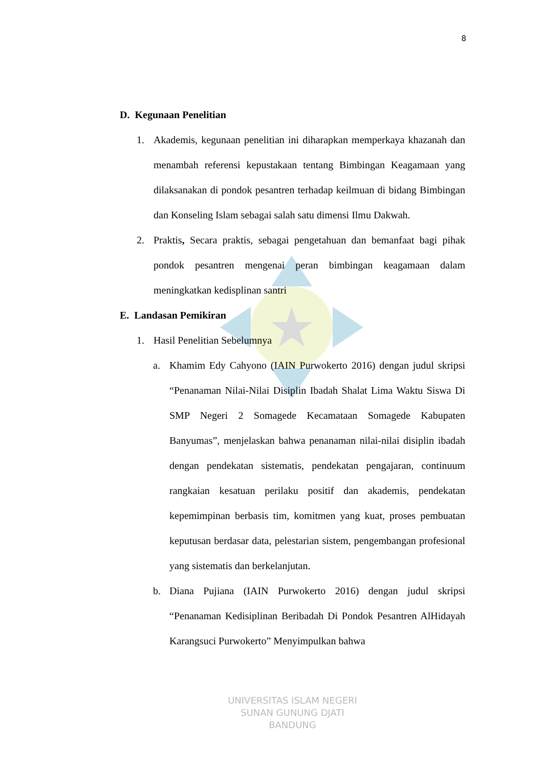8
D. Kegunaan Penelitian
1. Akademis, kegunaan penelitian ini diharapkan memperkaya khazanah dan menambah referensi kepustakaan tentang Bimbingan Keagamaan yang dilaksanakan di pondok pesantren terhadap keilmuan di bidang Bimbingan dan Konseling Islam sebagai salah satu dimensi Ilmu Dakwah.
2. Praktis, Secara praktis, sebagai pengetahuan dan bemanfaat bagi pihak pondok pesantren mengenai peran bimbingan keagamaan dalam meningkatkan kedisplinan santri
E. Landasan Pemikiran
1. Hasil Penelitian Sebelumnya
a. Khamim Edy Cahyono (IAIN Purwokerto 2016) dengan judul skripsi “Penanaman Nilai-Nilai Disiplin Ibadah Shalat Lima Waktu Siswa Di SMP Negeri 2 Somagede Kecamataan Somagede Kabupaten Banyumas”, menjelaskan bahwa penanaman nilai-nilai disiplin ibadah dengan pendekatan sistematis, pendekatan pengajaran, continuum rangkaian kesatuan perilaku positif dan akademis, pendekatan kepemimpinan berbasis tim, komitmen yang kuat, proses pembuatan keputusan berdasar data, pelestarian sistem, pengembangan profesional yang sistematis dan berkelanjutan.
b. Diana Pujiana (IAIN Purwokerto 2016) dengan judul skripsi “Penanaman Kedisiplinan Beribadah Di Pondok Pesantren AlHidayah Karangsuci Purwokerto” Menyimpulkan bahwa
UNIVERSITAS ISLAM NEGERI
SUNAN GUNUNG DJATI
BANDUNG